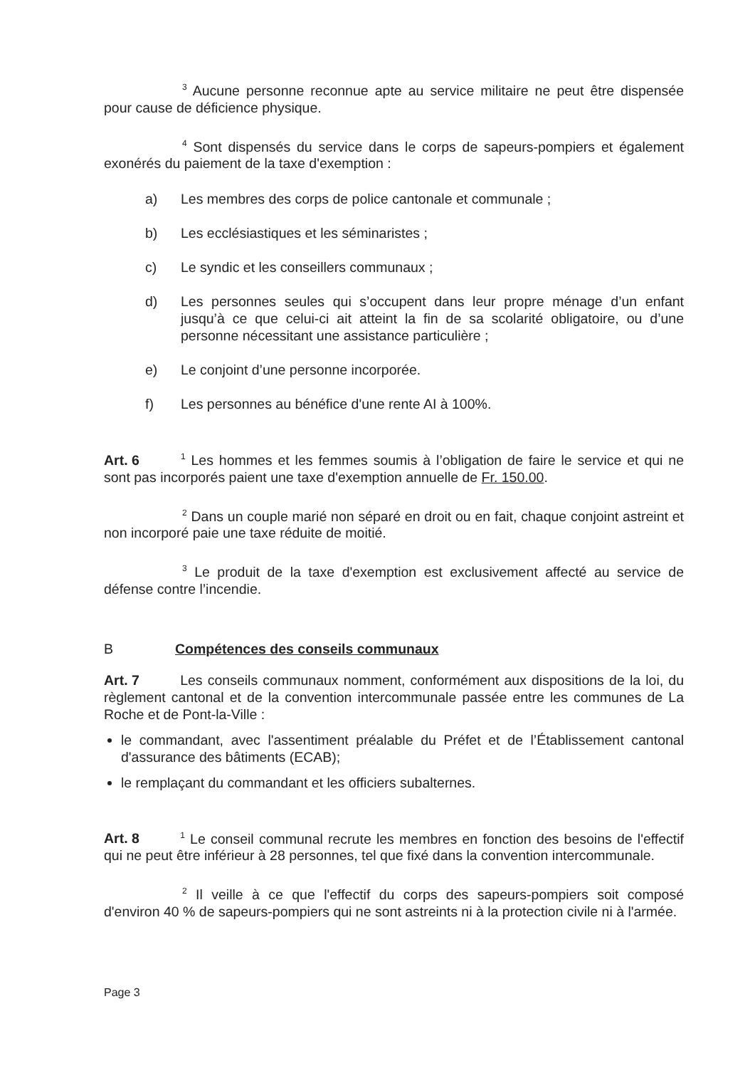<sup>3</sup> Aucune personne reconnue apte au service militaire ne peut être dispensée pour cause de déficience physique.
<sup>4</sup> Sont dispensés du service dans le corps de sapeurs-pompiers et également exonérés du paiement de la taxe d'exemption :
a) Les membres des corps de police cantonale et communale ;
b) Les ecclésiastiques et les séminaristes ;
c) Le syndic et les conseillers communaux ;
d) Les personnes seules qui s’occupent dans leur propre ménage d’un enfant jusqu’à ce que celui-ci ait atteint la fin de sa scolarité obligatoire, ou d’une personne nécessitant une assistance particulière ;
e) Le conjoint d’une personne incorporée.
f) Les personnes au bénéfice d'une rente AI à 100%.
Art. 6 <sup>1</sup> Les hommes et les femmes soumis à l’obligation de faire le service et qui ne sont pas incorporés paient une taxe d'exemption annuelle de Fr. 150.00.
<sup>2</sup> Dans un couple marié non séparé en droit ou en fait, chaque conjoint astreint et non incorporé paie une taxe réduite de moitié.
<sup>3</sup> Le produit de la taxe d'exemption est exclusivement affecté au service de défense contre l’incendie.
B Compétences des conseils communaux
Art. 7 Les conseils communaux nomment, conformément aux dispositions de la loi, du règlement cantonal et de la convention intercommunale passée entre les communes de La Roche et de Pont-la-Ville :
le commandant, avec l'assentiment préalable du Préfet et de l’Établissement cantonal d'assurance des bâtiments (ECAB);
le remplaçant du commandant et les officiers subalternes.
Art. 8 <sup>1</sup> Le conseil communal recrute les membres en fonction des besoins de l'effectif qui ne peut être inférieur à 28 personnes, tel que fixé dans la convention intercommunale.
<sup>2</sup> Il veille à ce que l'effectif du corps des sapeurs-pompiers soit composé d'environ 40 % de sapeurs-pompiers qui ne sont astreints ni à la protection civile ni à l'armée.
Page 3